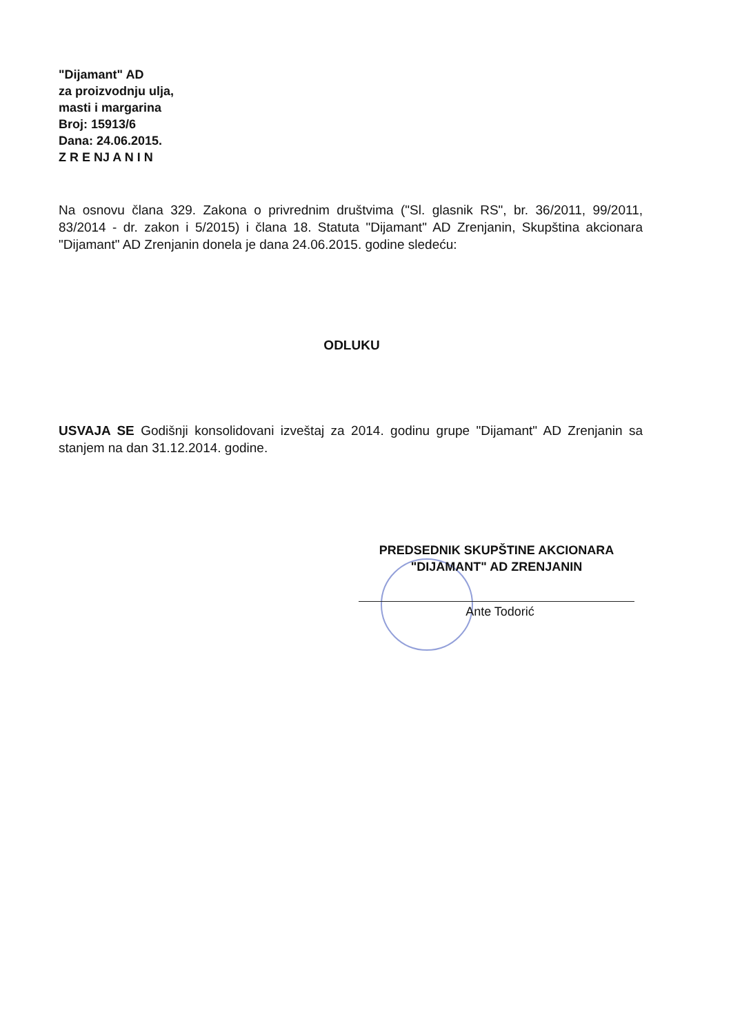"Dijamant" AD
za proizvodnju ulja,
masti i margarina
Broj: 15913/6
Dana: 24.06.2015.
Z R E NJ A N I N
Na osnovu člana 329. Zakona o privrednim društvima ("Sl. glasnik RS", br. 36/2011, 99/2011, 83/2014 - dr. zakon i 5/2015) i člana 18. Statuta "Dijamant" AD Zrenjanin, Skupština akcionara "Dijamant" AD Zrenjanin donela je dana 24.06.2015. godine sledeću:
ODLUKU
USVAJA SE Godišnji konsolidovani izveštaj za 2014. godinu grupe "Dijamant" AD Zrenjanin sa stanjem na dan 31.12.2014. godine.
PREDSEDNIK SKUPŠTINE AKCIONARA
"DIJAMANT" AD ZRENJANIN
Ante Todorić